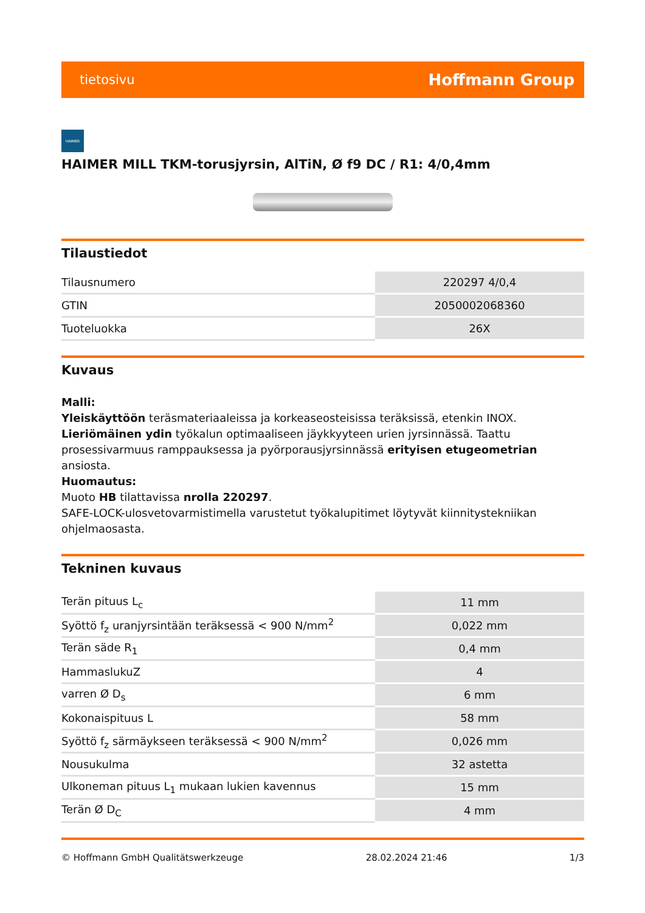tietosivu Hoffmann Group
HAIMER
HAIMER MILL TKM-torusjyrsin, AlTiN, Ø f9 DC / R1: 4/0,4mm
Tilaustiedot
| Tilausnumero | 220297 4/0,4 |
| GTIN | 2050002068360 |
| Tuoteluokka | 26X |
Kuvaus
Malli:
Yleiskäyttöön teräsmateriaaleissa ja korkeaseosteisissa teräksissä, etenkin INOX. Lieriömäinen ydin työkalun optimaaliseen jäykkyyteen urien jyrsinnässä. Taattu prosessivarmuus ramppauksessa ja pyörporausjyrsinnässä erityisen etugeometrian ansiosta.
Huomautus:
Muoto HB tilattavissa nrolla 220297.
SAFE-LOCK-ulosvetovarmistimella varustetut työkalupitimet löytyvät kiinnitystekniikan ohjelmaosasta.
Tekninen kuvaus
| Terän pituus L<sub>c</sub> | 11 mm |
| Syöttö f<sub>z</sub> uranjyrsintään teräksessä < 900 N/mm<sup>2</sup> | 0,022 mm |
| Terän säde R<sub>1</sub> | 0,4 mm |
| HammaslukuZ | 4 |
| varren Ø D<sub>s</sub> | 6 mm |
| Kokonaispituus L | 58 mm |
| Syöttö f<sub>z</sub> särmäykseen teräksessä < 900 N/mm<sup>2</sup> | 0,026 mm |
| Nousukulma | 32 astetta |
| Ulkoneman pituus L<sub>1</sub> mukaan lukien kavennus | 15 mm |
| Terän Ø D<sub>C</sub> | 4 mm |
© Hoffmann GmbH Qualitätswerkzeuge 28.02.2024 21:46 1/3